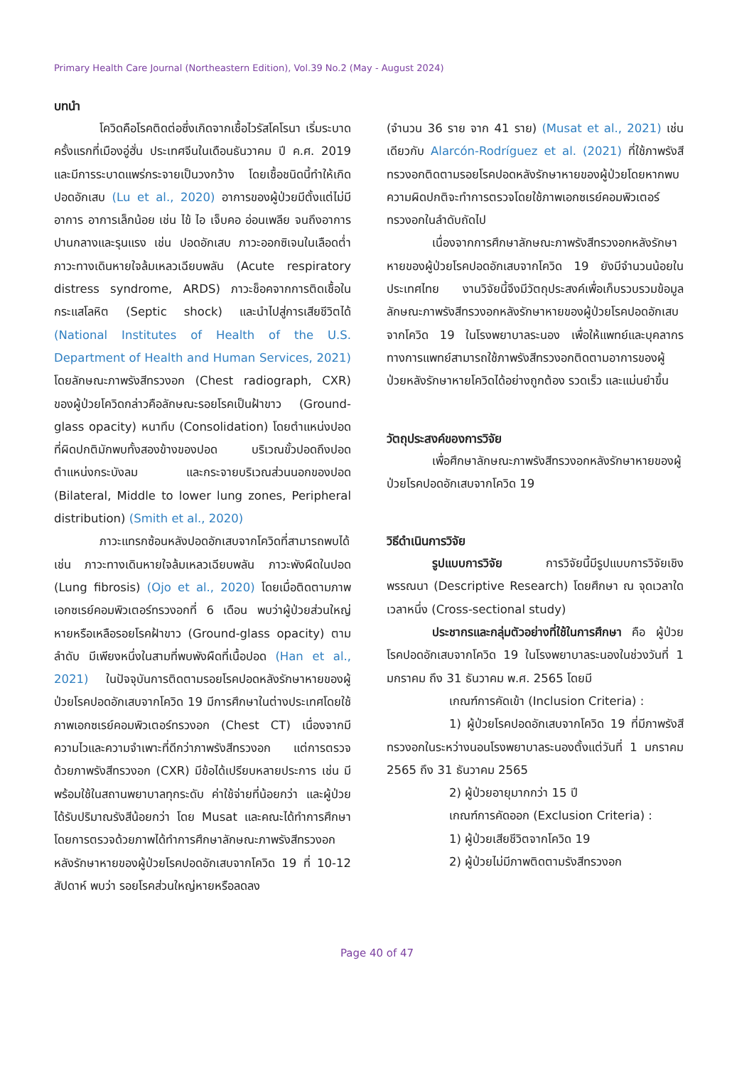Primary Health Care Journal (Northeastern Edition), Vol.39 No.2 (May - August 2024)
บทนำ
โควิดคือโรคติดต่อซึ่งเกิดจากเชื้อไวรัสโคโรนา เริ่มระบาดครั้งแรกที่เมืองอู่ฮั่น ประเทศจีนในเดือนธันวาคม ปี ค.ศ. 2019 และมีการระบาดแพร่กระจายเป็นวงกว้าง โดยเชื้อชนิดนี้ทำให้เกิดปอดอักเสบ (Lu et al., 2020) อาการของผู้ป่วยมีตั้งแต่ไม่มีอาการ อาการเล็กน้อย เช่น ไข้ ไอ เจ็บคอ อ่อนเพลีย จนถึงอาการปานกลางและรุนแรง เช่น ปอดอักเสบ ภาวะออกซิเจนในเลือดต่ำ ภาวะทางเดินหายใจล้มเหลวเฉียบพลัน (Acute respiratory distress syndrome, ARDS) ภาวะช็อคจากการติดเชื้อในกระแสโลหิต (Septic shock) และนำไปสู่การเสียชีวิตได้ (National Institutes of Health of the U.S. Department of Health and Human Services, 2021) โดยลักษณะภาพรังสีทรวงอก (Chest radiograph, CXR) ของผู้ป่วยโควิดกล่าวคือลักษณะรอยโรคเป็นฝ้าขาว (Ground-glass opacity) หนาทึบ (Consolidation) โดยตำแหน่งปอดที่ผิดปกติมักพบทั้งสองข้างของปอด บริเวณขั้วปอดถึงปอดตำแหน่งกระบังลม และกระจายบริเวณส่วนนอกของปอด (Bilateral, Middle to lower lung zones, Peripheral distribution) (Smith et al., 2020)
ภาวะแทรกซ้อนหลังปอดอักเสบจากโควิดที่สามารถพบได้ เช่น ภาวะทางเดินหายใจล้มเหลวเฉียบพลัน ภาวะพังผืดในปอด (Lung fibrosis) (Ojo et al., 2020) โดยเมื่อติดตามภาพเอกซเรย์คอมพิวเตอร์ทรวงอกที่ 6 เดือน พบว่าผู้ป่วยส่วนใหญ่หายหรือเหลือรอยโรคฝ้าขาว (Ground-glass opacity) ตามลำดับ มีเพียงหนึ่งในสามที่พบพังผืดที่เนื้อปอด (Han et al., 2021) ในปัจจุบันการติดตามรอยโรคปอดหลังรักษาหายของผู้ป่วยโรคปอดอักเสบจากโควิด 19 มีการศึกษาในต่างประเทศโดยใช้ภาพเอกซเรย์คอมพิวเตอร์ทรวงอก (Chest CT) เนื่องจากมีความไวและความจำเพาะที่ดีกว่าภาพรังสีทรวงอก แต่การตรวจด้วยภาพรังสีทรวงอก (CXR) มีข้อได้เปรียบหลายประการ เช่น มีพร้อมใช้ในสถานพยาบาลทุกระดับ ค่าใช้จ่ายที่น้อยกว่า และผู้ป่วยได้รับปริมาณรังสีน้อยกว่า โดย Musat และคณะได้ทำการศึกษาโดยการตรวจด้วยภาพได้ทำการศึกษาลักษณะภาพรังสีทรวงอกหลังรักษาหายของผู้ป่วยโรคปอดอักเสบจากโควิด 19 ที่ 10-12 สัปดาห์ พบว่า รอยโรคส่วนใหญ่หายหรือลดลง
(จำนวน 36 ราย จาก 41 ราย) (Musat et al., 2021) เช่นเดียวกับ Alarcón-Rodríguez et al. (2021) ที่ใช้ภาพรังสีทรวงอกติดตามรอยโรคปอดหลังรักษาหายของผู้ป่วยโดยหากพบความผิดปกติจะทำการตรวจโดยใช้ภาพเอกซเรย์คอมพิวเตอร์ทรวงอกในลำดับถัดไป
เนื่องจากการศึกษาลักษณะภาพรังสีทรวงอกหลังรักษาหายของผู้ป่วยโรคปอดอักเสบจากโควิด 19 ยังมีจำนวนน้อยในประเทศไทย งานวิจัยนี้จึงมีวัตถุประสงค์เพื่อเก็บรวบรวมข้อมูลลักษณะภาพรังสีทรวงอกหลังรักษาหายของผู้ป่วยโรคปอดอักเสบจากโควิด 19 ในโรงพยาบาลระนอง เพื่อให้แพทย์และบุคลากรทางการแพทย์สามารถใช้ภาพรังสีทรวงอกติดตามอาการของผู้ป่วยหลังรักษาหายโควิดได้อย่างถูกต้อง รวดเร็ว และแม่นยำขึ้น
วัตถุประสงค์ของการวิจัย
เพื่อศึกษาลักษณะภาพรังสีทรวงอกหลังรักษาหายของผู้ป่วยโรคปอดอักเสบจากโควิด 19
วิธีดำเนินการวิจัย
รูปแบบการวิจัย การวิจัยนี้มีรูปแบบการวิจัยเชิงพรรณนา (Descriptive Research) โดยศึกษา ณ จุดเวลาใดเวลาหนึ่ง (Cross-sectional study)
ประชากรและกลุ่มตัวอย่างที่ใช้ในการศึกษา คือ ผู้ป่วยโรคปอดอักเสบจากโควิด 19 ในโรงพยาบาลระนองในช่วงวันที่ 1 มกราคม ถึง 31 ธันวาคม พ.ศ. 2565 โดยมี
เกณฑ์การคัดเข้า (Inclusion Criteria) :
1) ผู้ป่วยโรคปอดอักเสบจากโควิด 19 ที่มีภาพรังสีทรวงอกในระหว่างนอนโรงพยาบาลระนองตั้งแต่วันที่ 1 มกราคม 2565 ถึง 31 ธันวาคม 2565
2) ผู้ป่วยอายุมากกว่า 15 ปี
เกณฑ์การคัดออก (Exclusion Criteria) :
1) ผู้ป่วยเสียชีวิตจากโควิด 19
2) ผู้ป่วยไม่มีภาพติดตามรังสีทรวงอก
Page 40 of 47